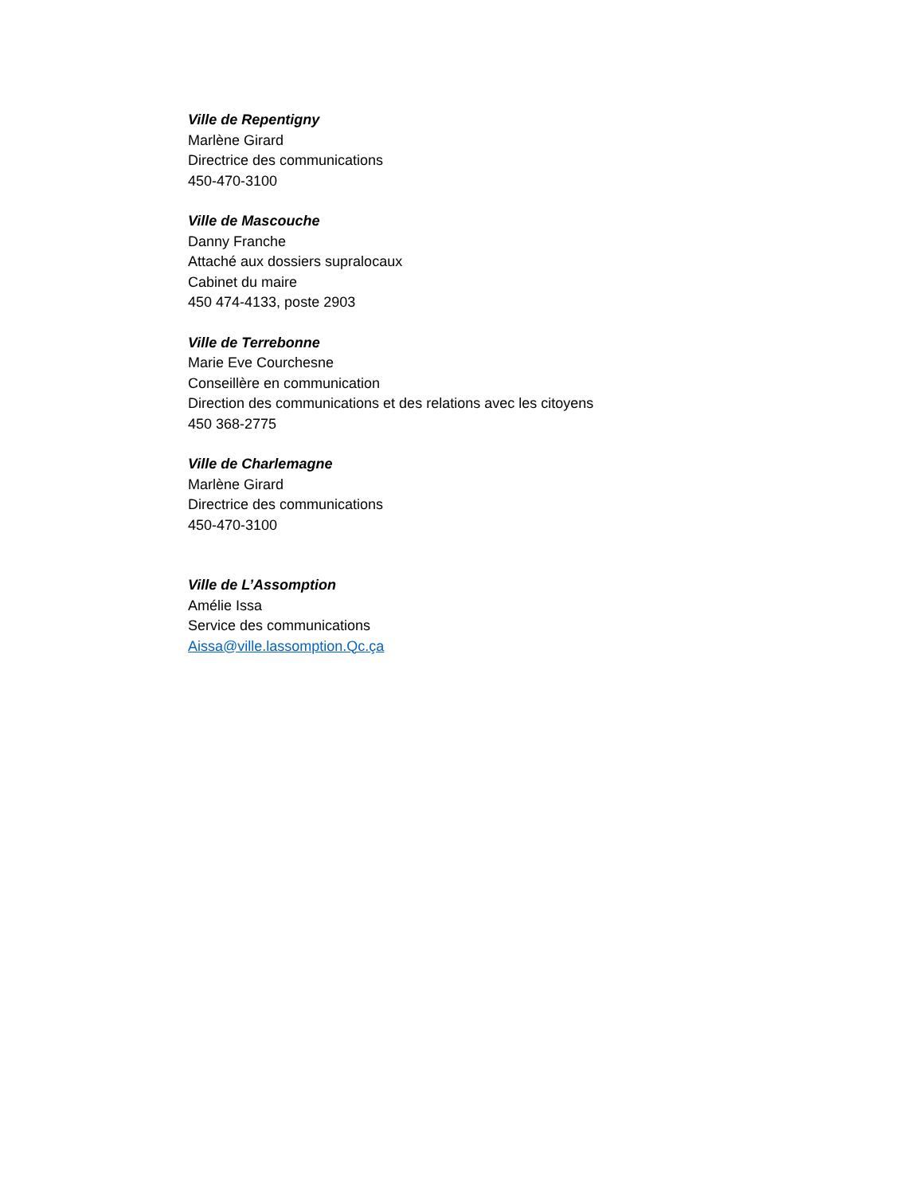Ville de Repentigny
Marlène Girard
Directrice des communications
450-470-3100
Ville de Mascouche
Danny Franche
Attaché aux dossiers supralocaux
Cabinet du maire
450 474-4133, poste 2903
Ville de Terrebonne
Marie Eve Courchesne
Conseillère en communication
Direction des communications et des relations avec les citoyens
450 368-2775
Ville de Charlemagne
Marlène Girard
Directrice des communications
450-470-3100
Ville de L’Assomption
Amélie Issa
Service des communications
Aissa@ville.lassomption.Qc.ça